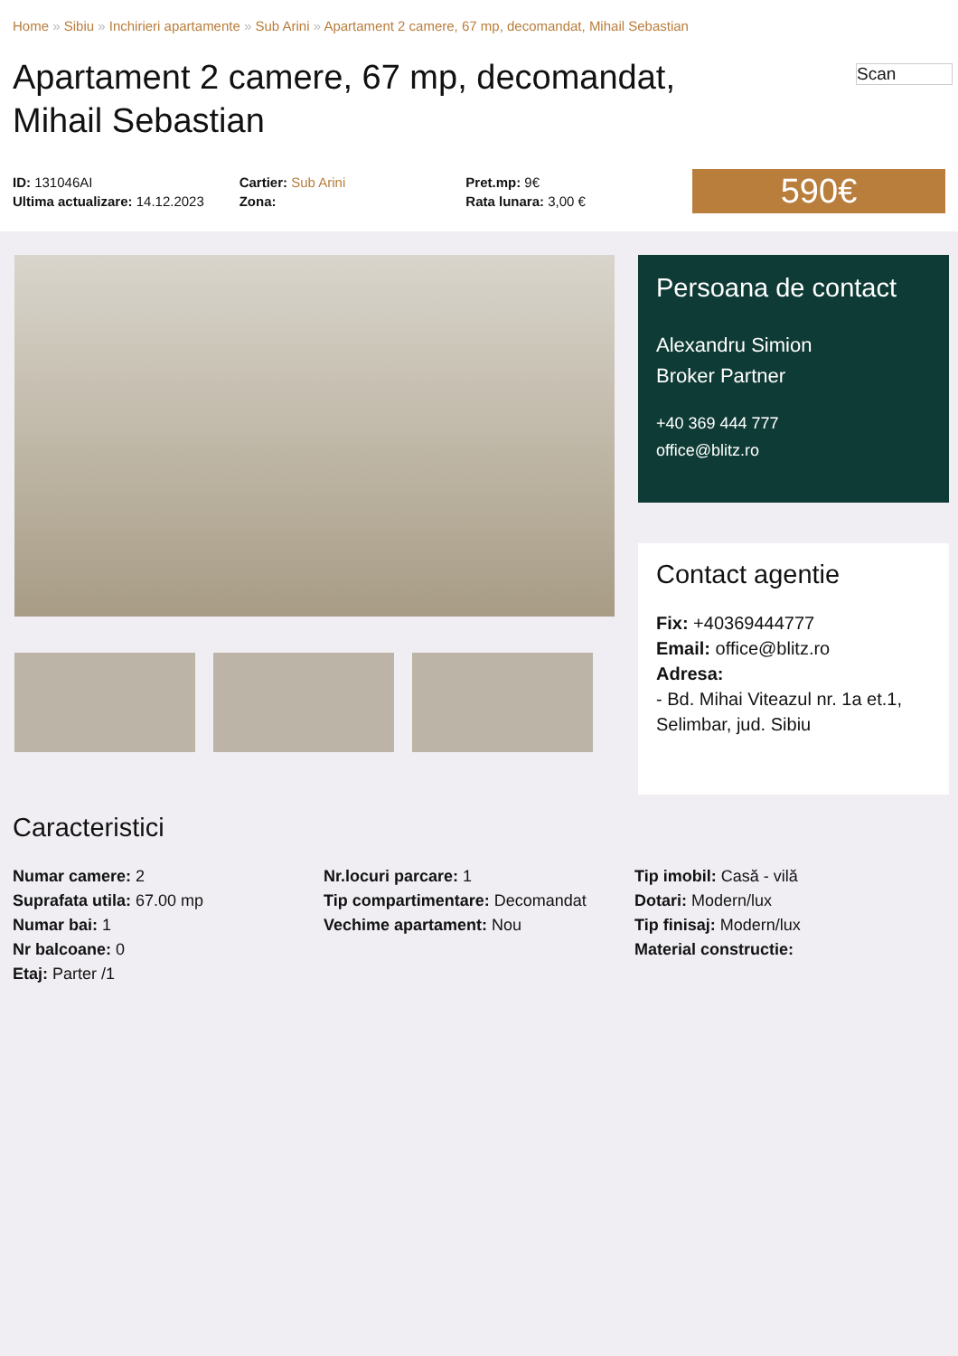Home » Sibiu » Inchirieri apartamente » Sub Arini » Apartament 2 camere, 67 mp, decomandat, Mihail Sebastian
Scan
Apartament 2 camere, 67 mp, decomandat, Mihail Sebastian
ID: 131046AI
Ultima actualizare: 14.12.2023
Cartier: Sub Arini
Zona:
Pret.mp: 9€
Rata lunara: 3,00 €
590€
Persoana de contact
Alexandru Simion
Broker Partner
+40 369 444 777
office@blitz.ro
Contact agentie
Fix: +40369444777
Email: office@blitz.ro
Adresa:
- Bd. Mihai Viteazul nr. 1a et.1, Selimbar, jud. Sibiu
Caracteristici
Numar camere: 2
Suprafata utila: 67.00 mp
Numar bai: 1
Nr balcoane: 0
Etaj: Parter /1
Nr.locuri parcare: 1
Tip compartimentare: Decomandat
Vechime apartament: Nou
Tip imobil: Casă - vilă
Dotari: Modern/lux
Tip finisaj: Modern/lux
Material constructie: